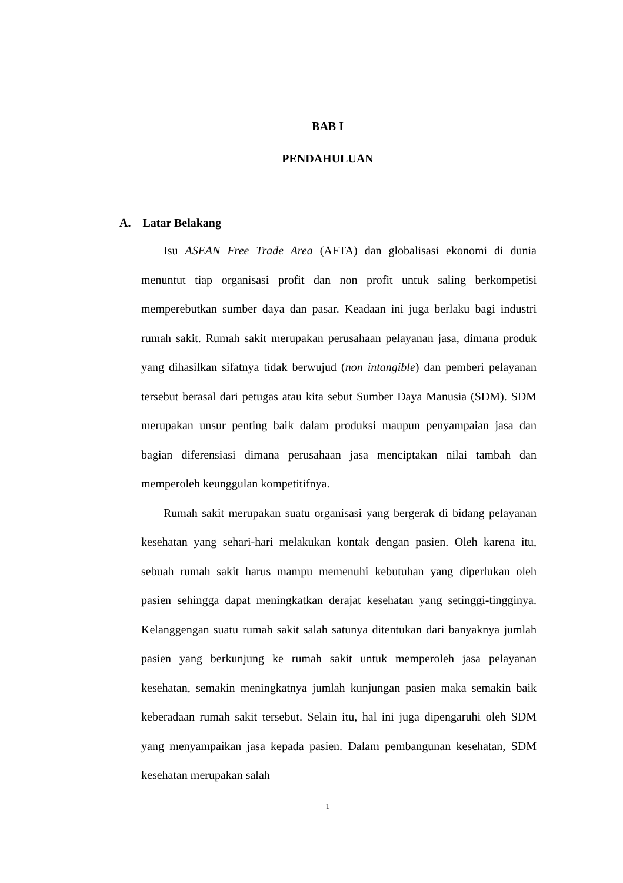BAB I
PENDAHULUAN
A. Latar Belakang
Isu ASEAN Free Trade Area (AFTA) dan globalisasi ekonomi di dunia menuntut tiap organisasi profit dan non profit untuk saling berkompetisi memperebutkan sumber daya dan pasar. Keadaan ini juga berlaku bagi industri rumah sakit. Rumah sakit merupakan perusahaan pelayanan jasa, dimana produk yang dihasilkan sifatnya tidak berwujud (non intangible) dan pemberi pelayanan tersebut berasal dari petugas atau kita sebut Sumber Daya Manusia (SDM). SDM merupakan unsur penting baik dalam produksi maupun penyampaian jasa dan bagian diferensiasi dimana perusahaan jasa menciptakan nilai tambah dan memperoleh keunggulan kompetitifnya.
Rumah sakit merupakan suatu organisasi yang bergerak di bidang pelayanan kesehatan yang sehari-hari melakukan kontak dengan pasien. Oleh karena itu, sebuah rumah sakit harus mampu memenuhi kebutuhan yang diperlukan oleh pasien sehingga dapat meningkatkan derajat kesehatan yang setinggi-tingginya. Kelanggengan suatu rumah sakit salah satunya ditentukan dari banyaknya jumlah pasien yang berkunjung ke rumah sakit untuk memperoleh jasa pelayanan kesehatan, semakin meningkatnya jumlah kunjungan pasien maka semakin baik keberadaan rumah sakit tersebut. Selain itu, hal ini juga dipengaruhi oleh SDM yang menyampaikan jasa kepada pasien. Dalam pembangunan kesehatan, SDM kesehatan merupakan salah
1